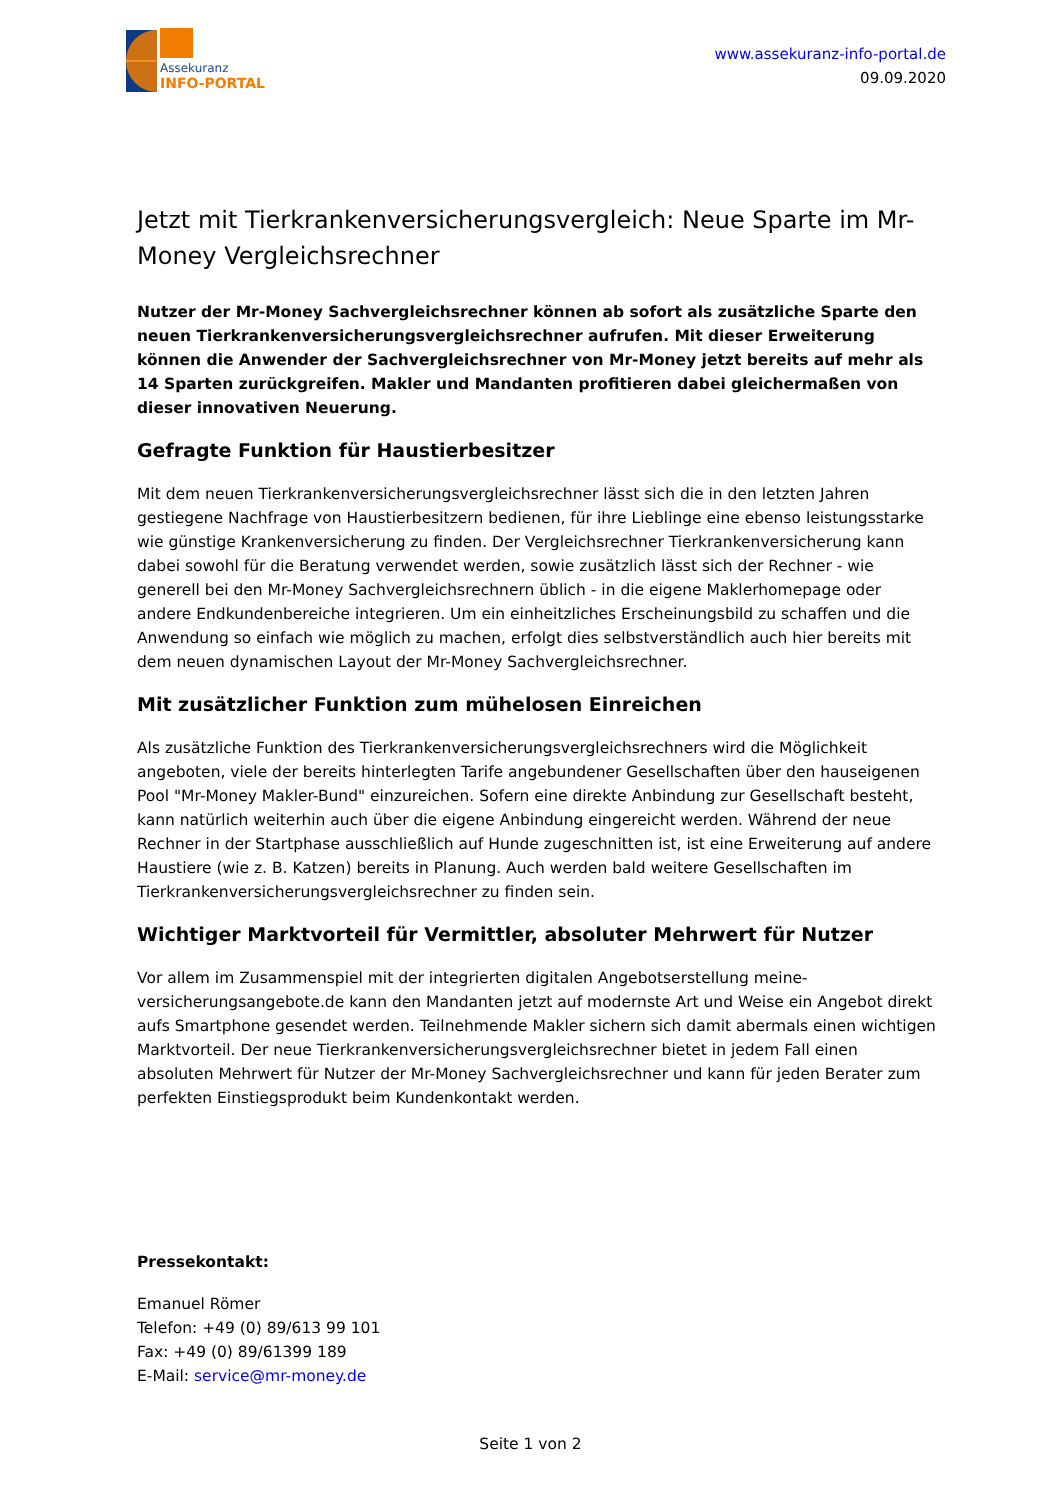Assekuranz
INFO-PORTAL
www.assekuranz-info-portal.de
09.09.2020
Jetzt mit Tierkrankenversicherungsvergleich: Neue Sparte im Mr-Money Vergleichsrechner
Nutzer der Mr-Money Sachvergleichsrechner können ab sofort als zusätzliche Sparte den neuen Tierkrankenversicherungsvergleichsrechner aufrufen. Mit dieser Erweiterung können die Anwender der Sachvergleichsrechner von Mr-Money jetzt bereits auf mehr als 14 Sparten zurückgreifen. Makler und Mandanten profitieren dabei gleichermaßen von dieser innovativen Neuerung.
Gefragte Funktion für Haustierbesitzer
Mit dem neuen Tierkrankenversicherungsvergleichsrechner lässt sich die in den letzten Jahren gestiegene Nachfrage von Haustierbesitzern bedienen, für ihre Lieblinge eine ebenso leistungsstarke wie günstige Krankenversicherung zu finden. Der Vergleichsrechner Tierkrankenversicherung kann dabei sowohl für die Beratung verwendet werden, sowie zusätzlich lässt sich der Rechner - wie generell bei den Mr-Money Sachvergleichsrechnern üblich - in die eigene Maklerhomepage oder andere Endkundenbereiche integrieren. Um ein einheitzliches Erscheinungsbild zu schaffen und die Anwendung so einfach wie möglich zu machen, erfolgt dies selbstverständlich auch hier bereits mit dem neuen dynamischen Layout der Mr-Money Sachvergleichsrechner.
Mit zusätzlicher Funktion zum mühelosen Einreichen
Als zusätzliche Funktion des Tierkrankenversicherungsvergleichsrechners wird die Möglichkeit angeboten, viele der bereits hinterlegten Tarife angebundener Gesellschaften über den hauseigenen Pool "Mr-Money Makler-Bund" einzureichen. Sofern eine direkte Anbindung zur Gesellschaft besteht, kann natürlich weiterhin auch über die eigene Anbindung eingereicht werden. Während der neue Rechner in der Startphase ausschließlich auf Hunde zugeschnitten ist, ist eine Erweiterung auf andere Haustiere (wie z. B. Katzen) bereits in Planung. Auch werden bald weitere Gesellschaften im Tierkrankenversicherungsvergleichsrechner zu finden sein.
Wichtiger Marktvorteil für Vermittler, absoluter Mehrwert für Nutzer
Vor allem im Zusammenspiel mit der integrierten digitalen Angebotserstellung meine-versicherungsangebote.de kann den Mandanten jetzt auf modernste Art und Weise ein Angebot direkt aufs Smartphone gesendet werden. Teilnehmende Makler sichern sich damit abermals einen wichtigen Marktvorteil. Der neue Tierkrankenversicherungsvergleichsrechner bietet in jedem Fall einen absoluten Mehrwert für Nutzer der Mr-Money Sachvergleichsrechner und kann für jeden Berater zum perfekten Einstiegsprodukt beim Kundenkontakt werden.
Pressekontakt:
Emanuel Römer
Telefon: +49 (0) 89/613 99 101
Fax: +49 (0) 89/61399 189
E-Mail: service@mr-money.de
Seite 1 von 2